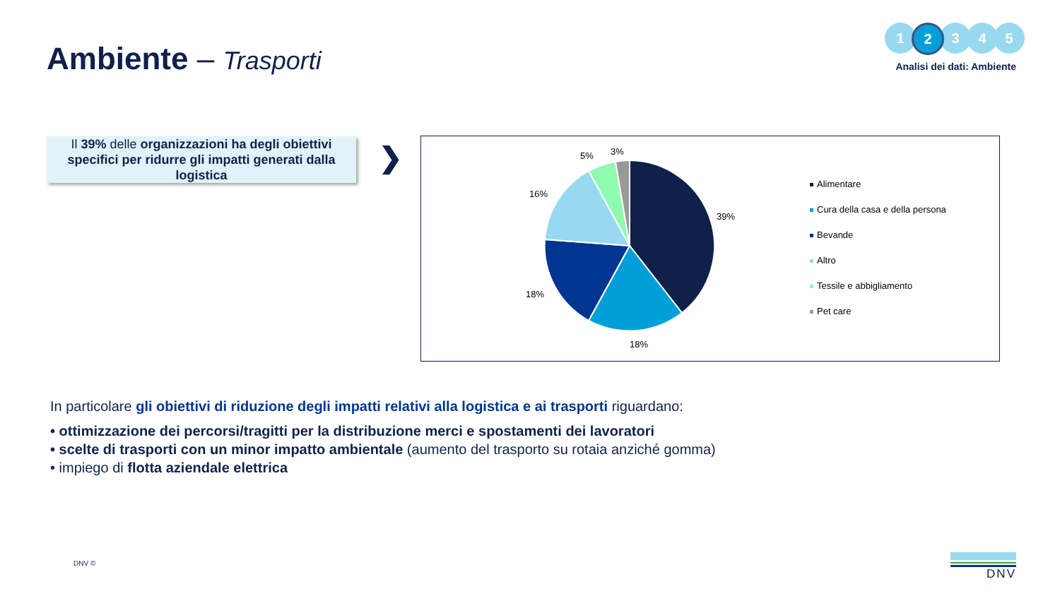Ambiente – Trasporti
1 2 3 4 5
Analisi dei dati: Ambiente
Il 39% delle organizzazioni ha degli obiettivi specifici per ridurre gli impatti generati dalla logistica
❯
5% 3%
16%
39%
18%
18%
Alimentare
Cura della casa e della persona
Bevande
Altro
Tessile e abbigliamento
Pet care
In particolare gli obiettivi di riduzione degli impatti relativi alla logistica e ai trasporti riguardano:
• ottimizzazione dei percorsi/tragitti per la distribuzione merci e spostamenti dei lavoratori
• scelte di trasporti con un minor impatto ambientale (aumento del trasporto su rotaia anziché gomma)
• impiego di flotta aziendale elettrica
DNV © DNV